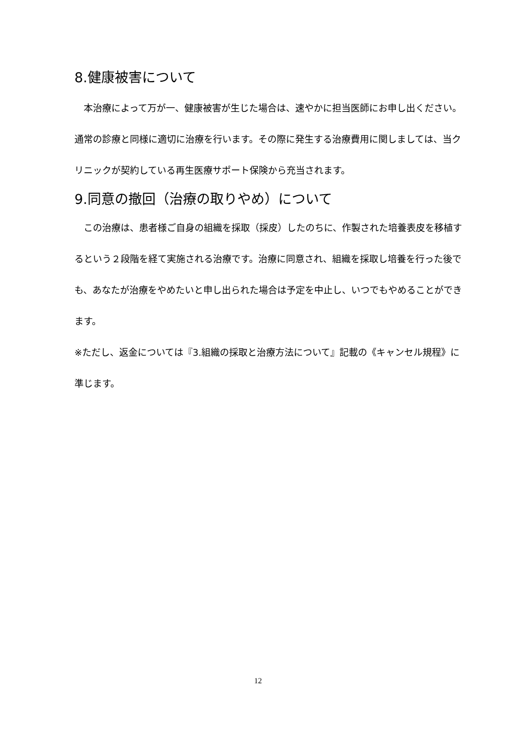8.健康被害について
　本治療によって万が一、健康被害が生じた場合は、速やかに担当医師にお申し出ください。通常の診療と同様に適切に治療を行います。その際に発生する治療費用に関しましては、当クリニックが契約している再生医療サポート保険から充当されます。
9.同意の撤回（治療の取りやめ）について
　この治療は、患者様ご自身の組織を採取（採皮）したのちに、作製された培養表皮を移植するという２段階を経て実施される治療です。治療に同意され、組織を採取し培養を行った後でも、あなたが治療をやめたいと申し出られた場合は予定を中止し、いつでもやめることができます。
※ただし、返金については『3.組織の採取と治療方法について』記載の《キャンセル規程》に準じます。
12